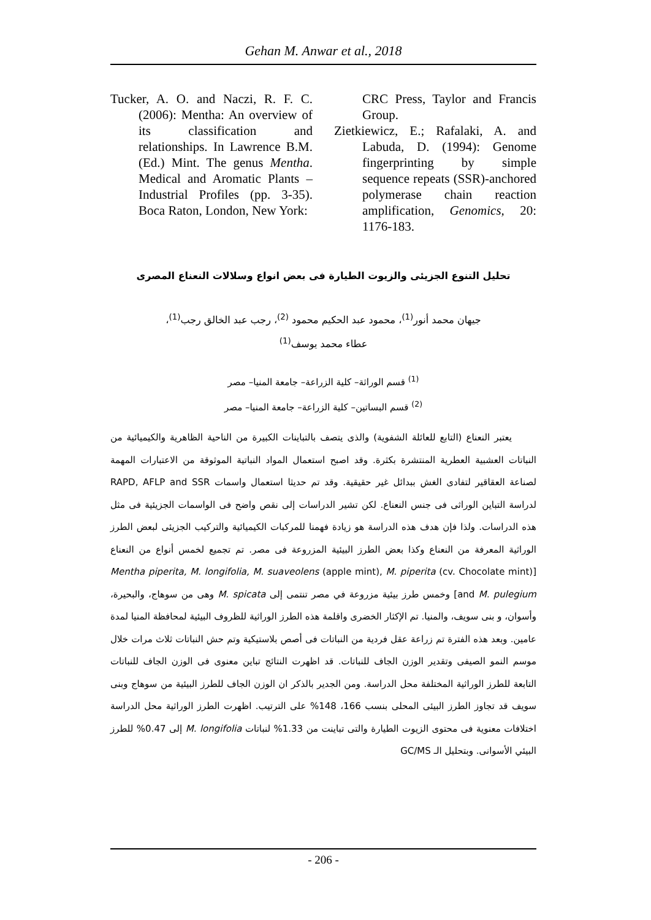Gehan M. Anwar et al., 2018
Tucker, A. O. and Naczi, R. F. C. (2006): Mentha: An overview of its classification and relationships. In Lawrence B.M. (Ed.) Mint. The genus Mentha. Medical and Aromatic Plants – Industrial Profiles (pp. 3-35). Boca Raton, London, New York:
CRC Press, Taylor and Francis Group.
Zietkiewicz, E.; Rafalaki, A. and Labuda, D. (1994): Genome fingerprinting by simple sequence repeats (SSR)-anchored polymerase chain reaction amplification, Genomics, 20: 1176-183.
تحليل التنوع الجزيئى والزيوت الطيارة فى بعض انواع وسلالات النعناع المصرى
جيهان محمد أنور<sup>(1)</sup>، محمود عبد الحكيم محمود <sup>(2)</sup>، رجب عبد الخالق رجب<sup>(1)</sup>،
عطاء محمد يوسف<sup>(1)</sup>
<sup>(1)</sup> قسم الوراثة– كلية الزراعة– جامعة المنيا– مصر
<sup>(2)</sup> قسم البساتين– كلية الزراعة– جامعة المنيا– مصر
يعتبر النعناع (التابع للعائلة الشفوية) والذى يتصف بالتباينات الكبيرة من الناحية الظاهرية والكيميائية من النباتات العشبية العطرية المنتشرة بكثرة. وقد اصبح استعمال المواد النباتية الموثوقة من الاعتبارات المهمة لصناعة العقاقير لتفادى الغش ببدائل غير حقيقية. وقد تم حديثا استعمال واسمات RAPD, AFLP and SSR لدراسة التباين الوراثى فى جنس النعناع. لكن تشير الدراسات إلى نقص واضح فى الواسمات الجزيئية فى مثل هذه الدراسات. ولذا فإن هدف هذه الدراسة هو زيادة فهمنا للمركبات الكيميائية والتركيب الجزيئى لبعض الطرز الوراثية المعرفة من النعناع وكذا بعض الطرز البيئية المزروعة فى مصر. تم تجميع لخمس أنواع من النعناع [Mentha piperita, M. longifolia, M. suaveolens (apple mint), M. piperita (cv. Chocolate mint) and M. pulegium] وخمس طرز بيئية مزروعة في مصر تنتمى إلى M. spicata وهى من سوهاج، والبحيرة، وأسوان، و بنى سويف، والمنيا. تم الإكثار الخضرى واقلمة هذه الطرز الوراثية للظروف البيئية لمحافظة المنيا لمدة عامين. وبعد هذه الفترة تم زراعة عقل فردية من النباتات فى أصص بلاستيكية وتم حش النباتات ثلاث مرات خلال موسم النمو الصيفى وتقدير الوزن الجاف للنباتات. قد اظهرت النتائج تباين معنوى فى الوزن الجاف للنباتات التابعة للطرز الوراثية المختلفة محل الدراسة. ومن الجدير بالذكر ان الوزن الجاف للطرز البيئية من سوهاج وبنى سويف قد تجاوز الطرز البيئى المحلى بنسب 166، 148% على الترتيب. اظهرت الطرز الوراثية محل الدراسة اختلافات معنوية فى محتوى الزيوت الطيارة والتى تباينت من 1.33% لنباتات M. longifolia إلى 0.47% للطرز البيئي الأسوانى. وبتحليل الـ GC/MS
- 206 -